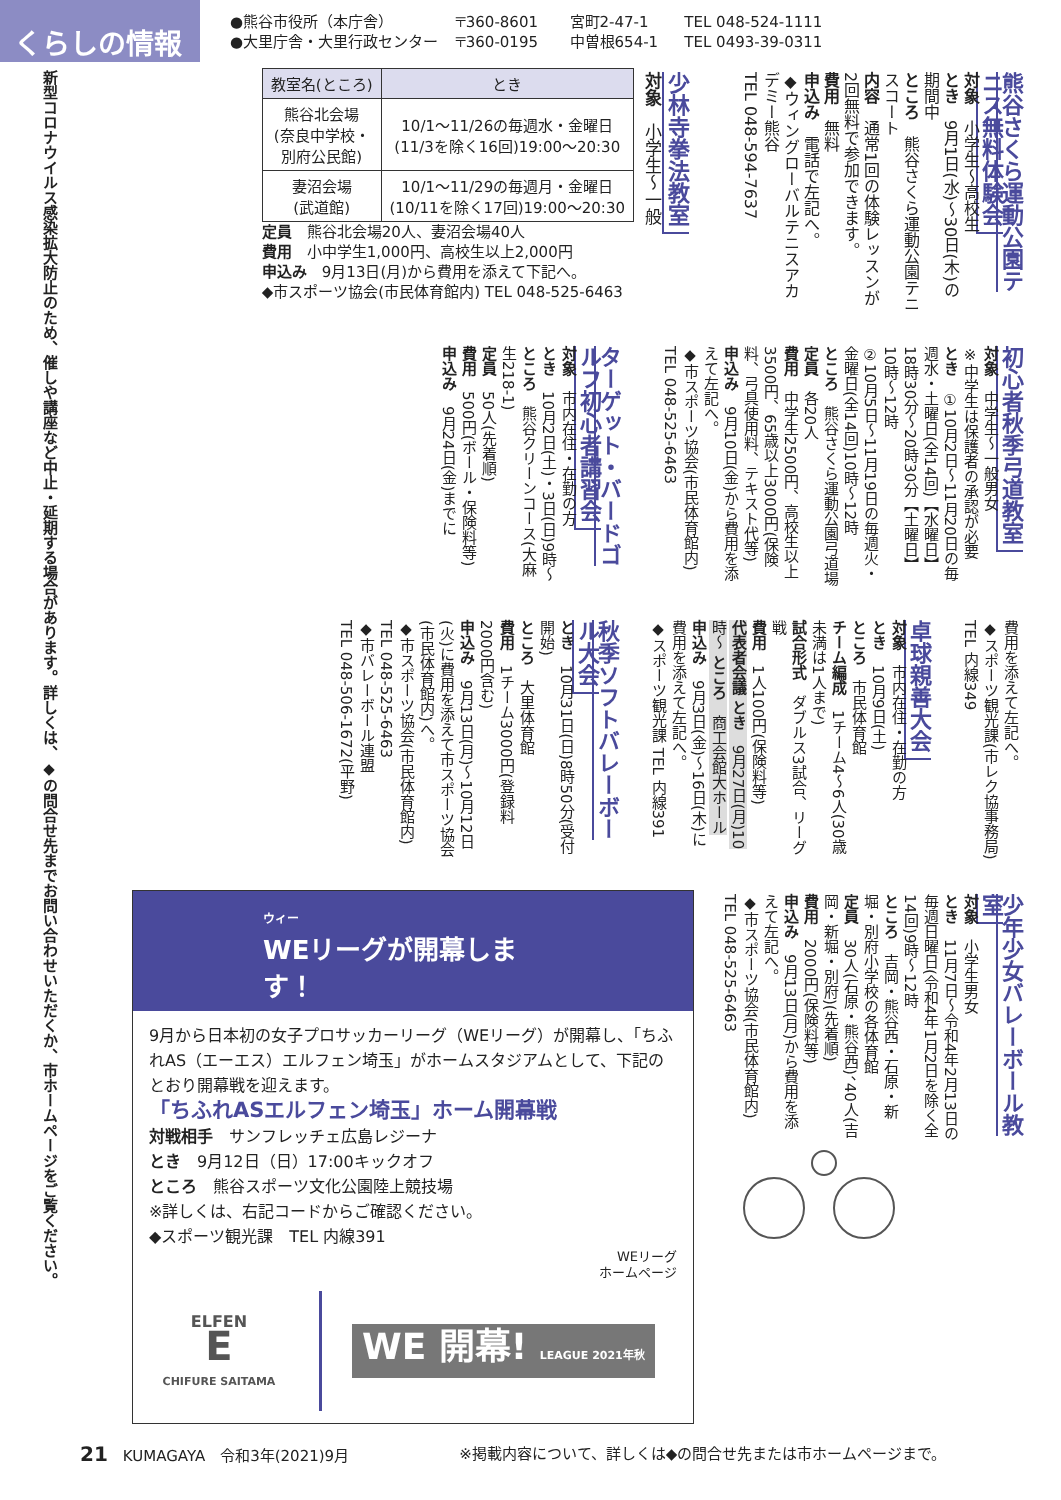くらしの情報
●熊谷市役所（本庁舎） 〒360-8601 宮町2-47-1 TEL 048-524-1111
●大里庁舎・大里行政センター 〒360-0195 中曽根654-1 TEL 0493-39-0311
新型コロナウイルス感染拡大防止のため、催しや講座など中止・延期する場合があります。詳しくは、◆の問合せ先までお問い合わせいただくか、市ホームページをご覧ください。
熊谷さくら運動公園テニス無料体験会
対象　小学生～高校生
とき　9月1日(水)～30日(木)の期間中
ところ　熊谷さくら運動公園テニスコート
内容　通常1回の体験レッスンが2回無料で参加できます。
費用　無料
申込み　電話で左記へ。
◆ウィングローバルテニスアカデミー熊谷
TEL 048-594-7637
少林寺拳法教室
対象　小学生～一般
| 教室名(ところ) | とき |
| --- | --- |
| 熊谷北会場 (奈良中学校・ 別府公民館) | 10/1～11/26の毎週水・金曜日 (11/3を除く16回)19:00～20:30 |
| 妻沼会場 (武道館) | 10/1～11/29の毎週月・金曜日 (10/11を除く17回)19:00～20:30 |
定員　熊谷北会場20人、妻沼会場40人
費用　小中学生1,000円、高校生以上2,000円
申込み　9月13日(月)から費用を添えて下記へ。
◆市スポーツ協会(市民体育館内) TEL 048-525-6463
初心者秋季弓道教室
対象　中学生～一般男女
※中学生は保護者の承認が必要
とき　①10月2日～11月20日の毎週水・土曜日(全14回)【水曜日】18時30分～20時30分【土曜日】10時～12時
②10月5日～11月19日の毎週火・金曜日(全14回)10時～12時
ところ　熊谷さくら運動公園弓道場
定員　各20人
費用　中学生2500円、高校生以上3500円、65歳以上3000円(保険料、弓具使用料、テキスト代等)
申込み　9月10日(金)から費用を添えて左記へ。
◆市スポーツ協会(市民体育館内)
TEL 048-525-6463
ターゲット・バードゴルフ初心者講習会
対象　市内在住・在勤の方
とき　10月2日(土)・3日(日)9時～
ところ　熊谷クリーンコース(大麻生218-1)
定員　50人(先着順)
費用　500円(ボール・保険料等)
申込み　9月24日(金)までに
費用を添えて左記へ。
◆スポーツ観光課(市レク協事務局)
TEL 内線349
卓球親善大会
対象　市内在住・在勤の方
とき　10月9日(土)
ところ　市民体育館
チーム編成　1チーム4～6人(30歳未満は1人まで)
試合形式　ダブルス3試合、リーグ戦
費用　1人100円(保険料等)
代表者会議 とき　9月27日(月)10時～ ところ　商工会館大ホール
申込み　9月3日(金)～16日(木)に費用を添えて左記へ。
◆スポーツ観光課 TEL 内線391
秋季ソフトバレーボール大会
とき　10月31日(日)8時50分(受付開始)
ところ　大里体育館
費用　1チーム3000円(登録料2000円含む)
申込み　9月13日(月)～10月12日(火)に費用を添えて市スポーツ協会(市民体育館内)へ。
◆市スポーツ協会(市民体育館内)
TEL 048-525-6463
◆市バレーボール連盟
TEL 048-506-1672(平野)
少年少女バレーボール教室
対象　小学生男女
とき　11月7日～令和4年2月13日の毎週日曜日(令和4年1月2日を除く全14回)9時～12時
ところ　吉岡・熊谷西・石原・新堀・別府小学校の各体育館
定員　30人(石原・熊谷西)、40人(吉岡・新堀・別府)(先着順)
費用　2000円(保険料等)
申込み　9月13日(月)から費用を添えて左記へ。
◆市スポーツ協会(市民体育館内)
TEL 048-525-6463
ウィー
WEリーグが開幕します！
9月から日本初の女子プロサッカーリーグ（WEリーグ）が開幕し、「ちふれAS（エーエス）エルフェン埼玉」がホームスタジアムとして、下記のとおり開幕戦を迎えます。
「ちふれASエルフェン埼玉」ホーム開幕戦
対戦相手　サンフレッチェ広島レジーナ
とき　9月12日（日）17:00キックオフ
ところ　熊谷スポーツ文化公園陸上競技場
※詳しくは、右記コードからご確認ください。
◆スポーツ観光課　TEL 内線391
WEリーグ
ホームページ
ELFEN
E
CHIFURE SAITAMA
WE 開幕! LEAGUE 2021年秋
21　KUMAGAYA　令和3年(2021)9月 ※掲載内容について、詳しくは◆の問合せ先または市ホームページまで。